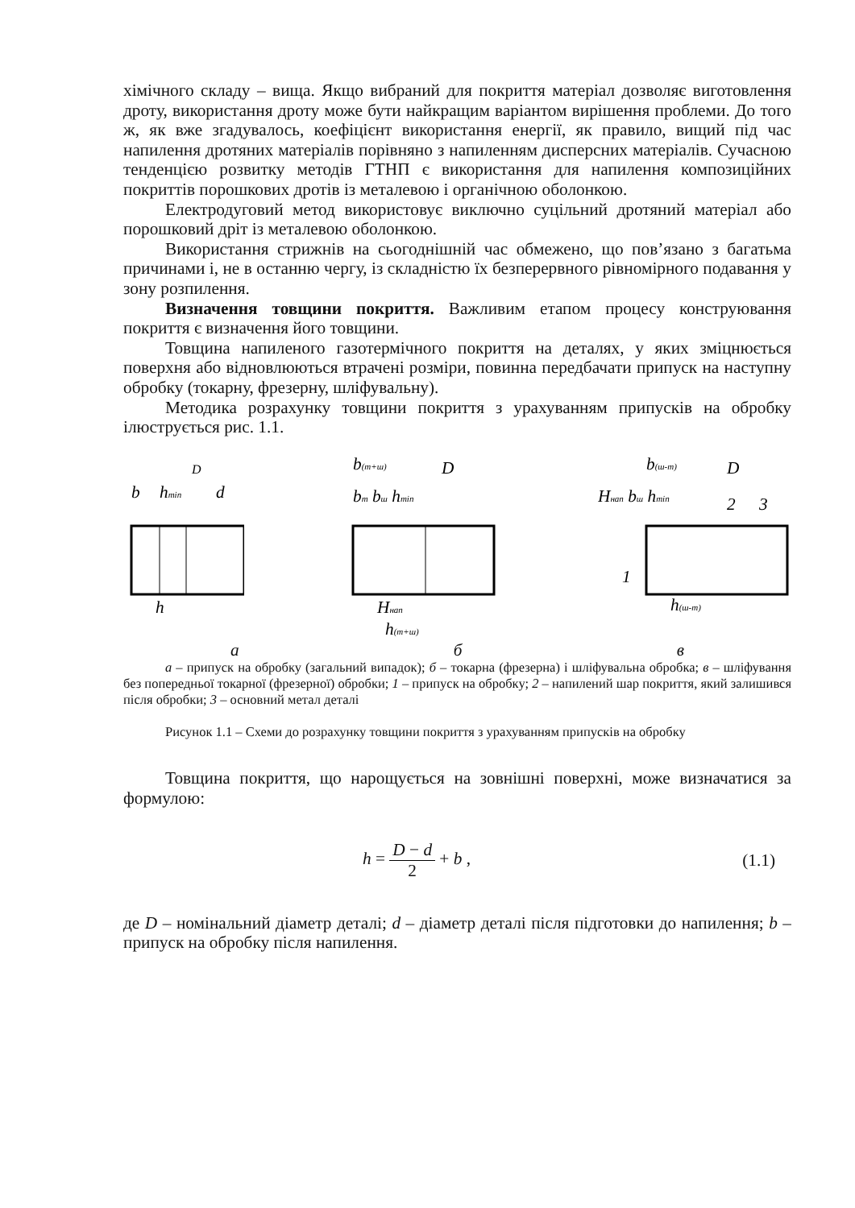хімічного складу – вища. Якщо вибраний для покриття матеріал дозволяє виготовлення дроту, використання дроту може бути найкращим варіантом вирішення проблеми. До того ж, як вже згадувалось, коефіцієнт використання енергії, як правило, вищий під час напилення дротяних матеріалів порівняно з напиленням дисперсних матеріалів. Сучасною тенденцією розвитку методів ГТНП є використання для напилення композиційних покриттів порошкових дротів із металевою і органічною оболонкою.
Електродуговий метод використовує виключно суцільний дротяний матеріал або порошковий дріт із металевою оболонкою.
Використання стрижнів на сьогоднішній час обмежено, що пов’язано з багатьма причинами і, не в останню чергу, із складністю їх безперервного рівномірного подавання у зону розпилення.
Визначення товщини покриття. Важливим етапом процесу конструювання покриття є визначення його товщини.
Товщина напиленого газотермічного покриття на деталях, у яких зміцнюється поверхня або відновлюються втрачені розміри, повинна передбачати припуск на наступну обробку (токарну, фрезерну, шліфувальну).
Методика розрахунку товщини покриття з урахуванням припусків на обробку ілюструється рис. 1.1.
D
b
hmin
d
h
b(т+ш)
D
bт bш hmin
Hнап
h(т+ш)
b(ш-т)
D
Hнап bш hmin
2
3
1
h(ш-т)
а б в
а – припуск на обробку (загальний випадок); б – токарна (фрезерна) і шліфувальна обробка; в – шліфування без попередньої токарної (фрезерної) обробки; 1 – припуск на обробку; 2 – напилений шар покриття, який залишився після обробки; 3 – основний метал деталі
Рисунок 1.1 – Схеми до розрахунку товщини покриття з урахуванням припусків на обробку
Товщина покриття, що нарощується на зовнішні поверхні, може визначатися за формулою:
h = D − d 2 + b , (1.1)
де D – номінальний діаметр деталі; d – діаметр деталі після підготовки до напилення; b – припуск на обробку після напилення.